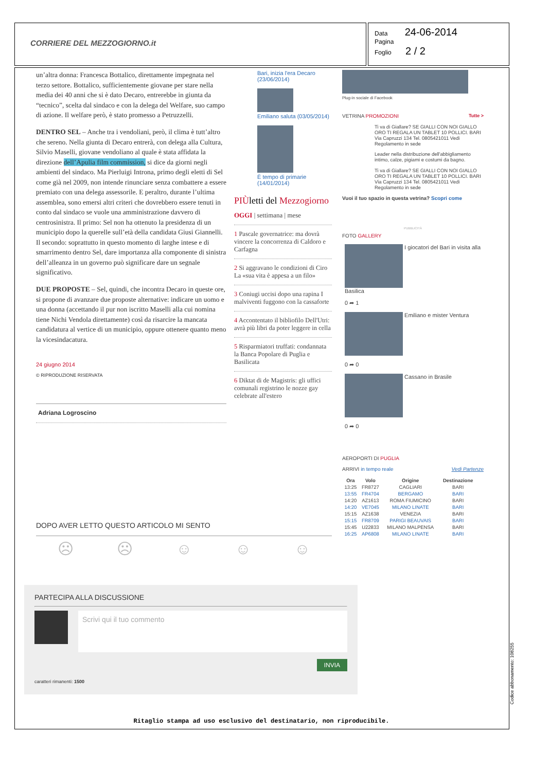CORRIERE DEL MEZZOGIORNO.it
Data 24-06-2014
Pagina
Foglio 2 / 2
un’altra donna: Francesca Bottalico, direttamente impegnata nel terzo settore. Bottalico, sufficientemente giovane per stare nella media dei 40 anni che si è dato Decaro, entrerebbe in giunta da “tecnico”, scelta dal sindaco e con la delega del Welfare, suo campo di azione. Il welfare però, è stato promesso a Petruzzelli.
DENTRO SEL – Anche tra i vendoliani, però, il clima è tutt’altro che sereno. Nella giunta di Decaro entrerà, con delega alla Cultura, Silvio Maselli, giovane vendoliano al quale è stata affidata la direzione dell’Apulia film commission, si dice da giorni negli ambienti del sindaco. Ma Pierluigi Introna, primo degli eletti di Sel come già nel 2009, non intende rinunciare senza combattere a essere premiato con una delega assessorile. E peraltro, durante l’ultima assemblea, sono emersi altri criteri che dovrebbero essere tenuti in conto dal sindaco se vuole una amministrazione davvero di centrosinistra. Il primo: Sel non ha ottenuto la presidenza di un municipio dopo la querelle sull’età della candidata Giusi Giannelli. Il secondo: soprattutto in questo momento di larghe intese e di smarrimento dentro Sel, dare importanza alla componente di sinistra dell’alleanza in un governo può significare dare un segnale significativo.
DUE PROPOSTE – Sel, quindi, che incontra Decaro in queste ore, si propone di avanzare due proposte alternative: indicare un uomo e una donna (accettando il pur non iscritto Maselli alla cui nomina tiene Nichi Vendola direttamente) così da risarcire la mancata candidatura al vertice di un municipio, oppure ottenere quanto meno la vicesindacatura.
24 giugno 2014
© RIPRODUZIONE RISERVATA
Adriana Logroscino
DOPO AVER LETTO QUESTO ARTICOLO MI SENTO
☹ ☹ ☺ ☺ ☺
PARTECIPA ALLA DISCUSSIONE
Scrivi qui il tuo commento
INVIA
caratteri rimanenti: 1500
Bari, inizia l'era Decaro (23/06/2014)
Emiliano saluta (03/05/2014)
È tempo di primarie (14/01/2014)
PIÙletti del Mezzogiorno
OGGI | settimana | mese
1 Pascale governatrice: ma dovrà vincere la concorrenza di Caldoro e Carfagna
2 Si aggravano le condizioni di Ciro La «sua vita è appesa a un filo»
3 Coniugi uccisi dopo una rapina I malviventi fuggono con la cassaforte
4 Accontentato il bibliofilo Dell'Utri: avrà più libri da poter leggere in cella
5 Risparmiatori truffati: condannata la Banca Popolare di Puglia e Basilicata
6 Diktat di de Magistris: gli uffici comunali registrino le nozze gay celebrate all'estero
Plug-in sociale di Facebook
VETRINA PROMOZIONI Tutte >
Ti va di Giallare? SE GIALLI CON NOI GIALLO ORO TI REGALA UN TABLET 10 POLLICI. BARI Via Capruzzi 134 Tel. 0805421011 Vedi Regolamento in sede
Leader nella distribuzione dell'abbigliamento intimo, calze, pigiami e costumi da bagno.
Ti va di Giallare? SE GIALLI CON NOI GIALLO ORO TI REGALA UN TABLET 10 POLLICI. BARI Via Capruzzi 134 Tel. 0805421011 Vedi Regolamento in sede
Vuoi il tuo spazio in questa vetrina? Scopri come
PUBBLICITÀ
FOTO GALLERY
I giocatori del Bari in visita alla Basilica
0 ➦ 1
Emiliano e mister Ventura
0 ➦ 0
Cassano in Brasile
0 ➦ 0
AEROPORTI DI PUGLIA
ARRIVI in tempo reale Vedi Partenze
| Ora | Volo | Origine | Destinazione |
| --- | --- | --- | --- |
| 13:25 | FR8727 | CAGLIARI | BARI |
| 13:55 | FR4704 | BERGAMO | BARI |
| 14:20 | AZ1613 | ROMA FIUMICINO | BARI |
| 14:20 | VE7045 | MILANO LINATE | BARI |
| 15:15 | AZ1638 | VENEZIA | BARI |
| 15:15 | FR8709 | PARIGI BEAUVAIS | BARI |
| 15:45 | U22833 | MILANO MALPENSA | BARI |
| 16:25 | AP6808 | MILANO LINATE | BARI |
Ritaglio stampa ad uso esclusivo del destinatario, non riproducibile.
Codice abbonamento: 108255